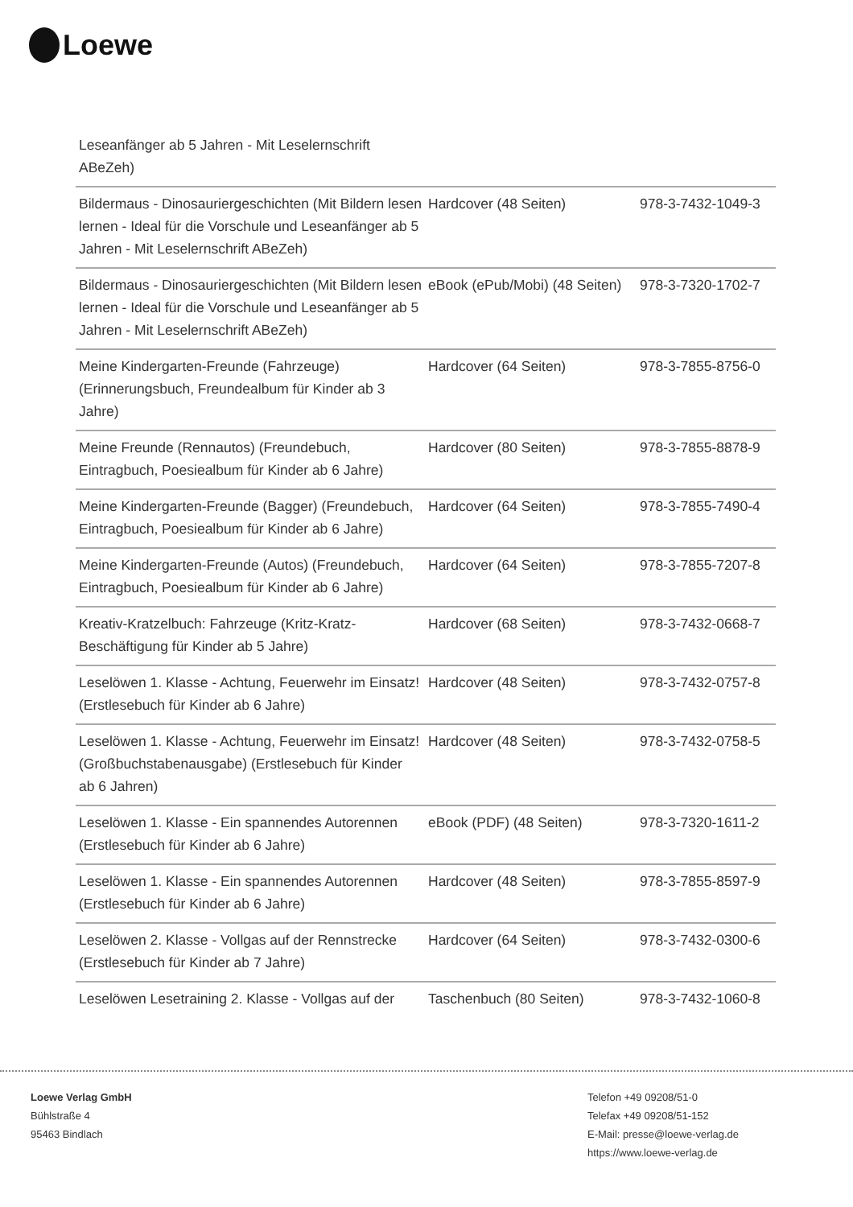Loewe
| Leseanfänger ab 5 Jahren - Mit Leselernschrift ABeZeh) | | |
| Bildermaus - Dinosauriergeschichten (Mit Bildern lesen lernen - Ideal für die Vorschule und Leseanfänger ab 5 Jahren - Mit Leselernschrift ABeZeh) | Hardcover (48 Seiten) | 978-3-7432-1049-3 |
| Bildermaus - Dinosauriergeschichten (Mit Bildern lesen lernen - Ideal für die Vorschule und Leseanfänger ab 5 Jahren - Mit Leselernschrift ABeZeh) | eBook (ePub/Mobi) (48 Seiten) | 978-3-7320-1702-7 |
| Meine Kindergarten-Freunde (Fahrzeuge) (Erinnerungsbuch, Freundealbum für Kinder ab 3 Jahre) | Hardcover (64 Seiten) | 978-3-7855-8756-0 |
| Meine Freunde (Rennautos) (Freundebuch, Eintragbuch, Poesiealbum für Kinder ab 6 Jahre) | Hardcover (80 Seiten) | 978-3-7855-8878-9 |
| Meine Kindergarten-Freunde (Bagger) (Freundebuch, Eintragbuch, Poesiealbum für Kinder ab 6 Jahre) | Hardcover (64 Seiten) | 978-3-7855-7490-4 |
| Meine Kindergarten-Freunde (Autos) (Freundebuch, Eintragbuch, Poesiealbum für Kinder ab 6 Jahre) | Hardcover (64 Seiten) | 978-3-7855-7207-8 |
| Kreativ-Kratzelbuch: Fahrzeuge (Kritz-Kratz-Beschäftigung für Kinder ab 5 Jahre) | Hardcover (68 Seiten) | 978-3-7432-0668-7 |
| Leselöwen 1. Klasse - Achtung, Feuerwehr im Einsatz! (Erstlesebuch für Kinder ab 6 Jahre) | Hardcover (48 Seiten) | 978-3-7432-0757-8 |
| Leselöwen 1. Klasse - Achtung, Feuerwehr im Einsatz! (Großbuchstabenausgabe) (Erstlesebuch für Kinder ab 6 Jahren) | Hardcover (48 Seiten) | 978-3-7432-0758-5 |
| Leselöwen 1. Klasse - Ein spannendes Autorennen (Erstlesebuch für Kinder ab 6 Jahre) | eBook (PDF) (48 Seiten) | 978-3-7320-1611-2 |
| Leselöwen 1. Klasse - Ein spannendes Autorennen (Erstlesebuch für Kinder ab 6 Jahre) | Hardcover (48 Seiten) | 978-3-7855-8597-9 |
| Leselöwen 2. Klasse - Vollgas auf der Rennstrecke (Erstlesebuch für Kinder ab 7 Jahre) | Hardcover (64 Seiten) | 978-3-7432-0300-6 |
| Leselöwen Lesetraining 2. Klasse - Vollgas auf der | Taschenbuch (80 Seiten) | 978-3-7432-1060-8 |
Loewe Verlag GmbH
Bühlstraße 4
95463 Bindlach
Telefon +49 09208/51-0
Telefax +49 09208/51-152
E-Mail: presse@loewe-verlag.de
https://www.loewe-verlag.de